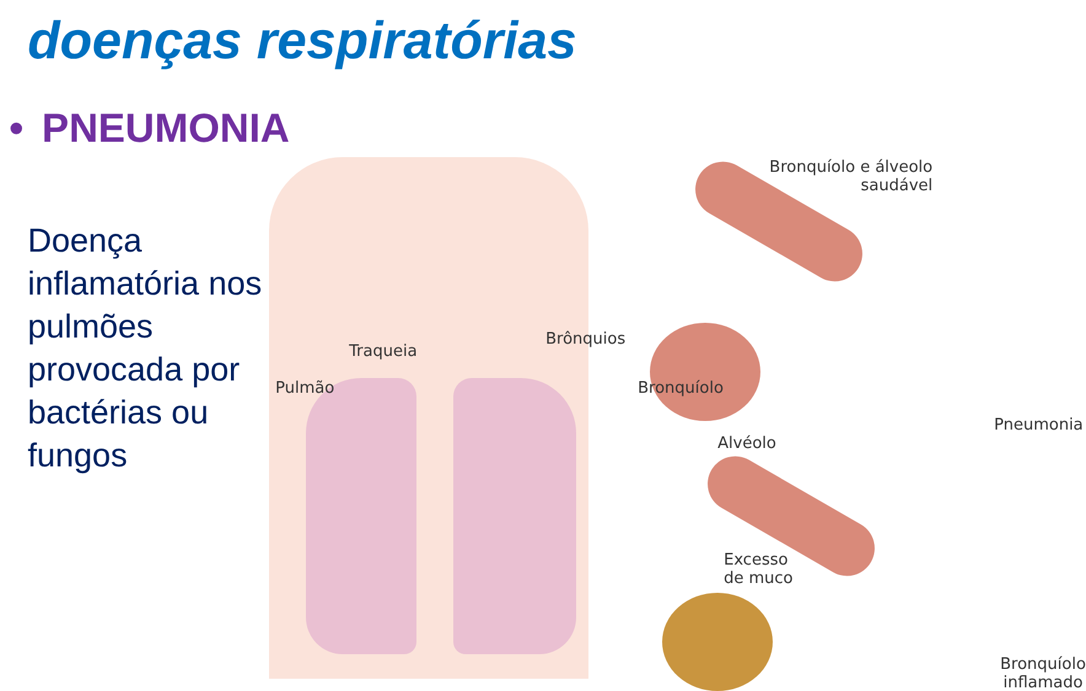doenças respiratórias
• PNEUMONIA
Doença inflamatória nos pulmões provocada por bactérias ou fungos
Traqueia
Pulmão
Brônquios
Bronquíolo
Alvéolo
Bronquíolo e álveolo
saudável
Pneumonia
Excesso
de muco
Bronquíolo
inflamado